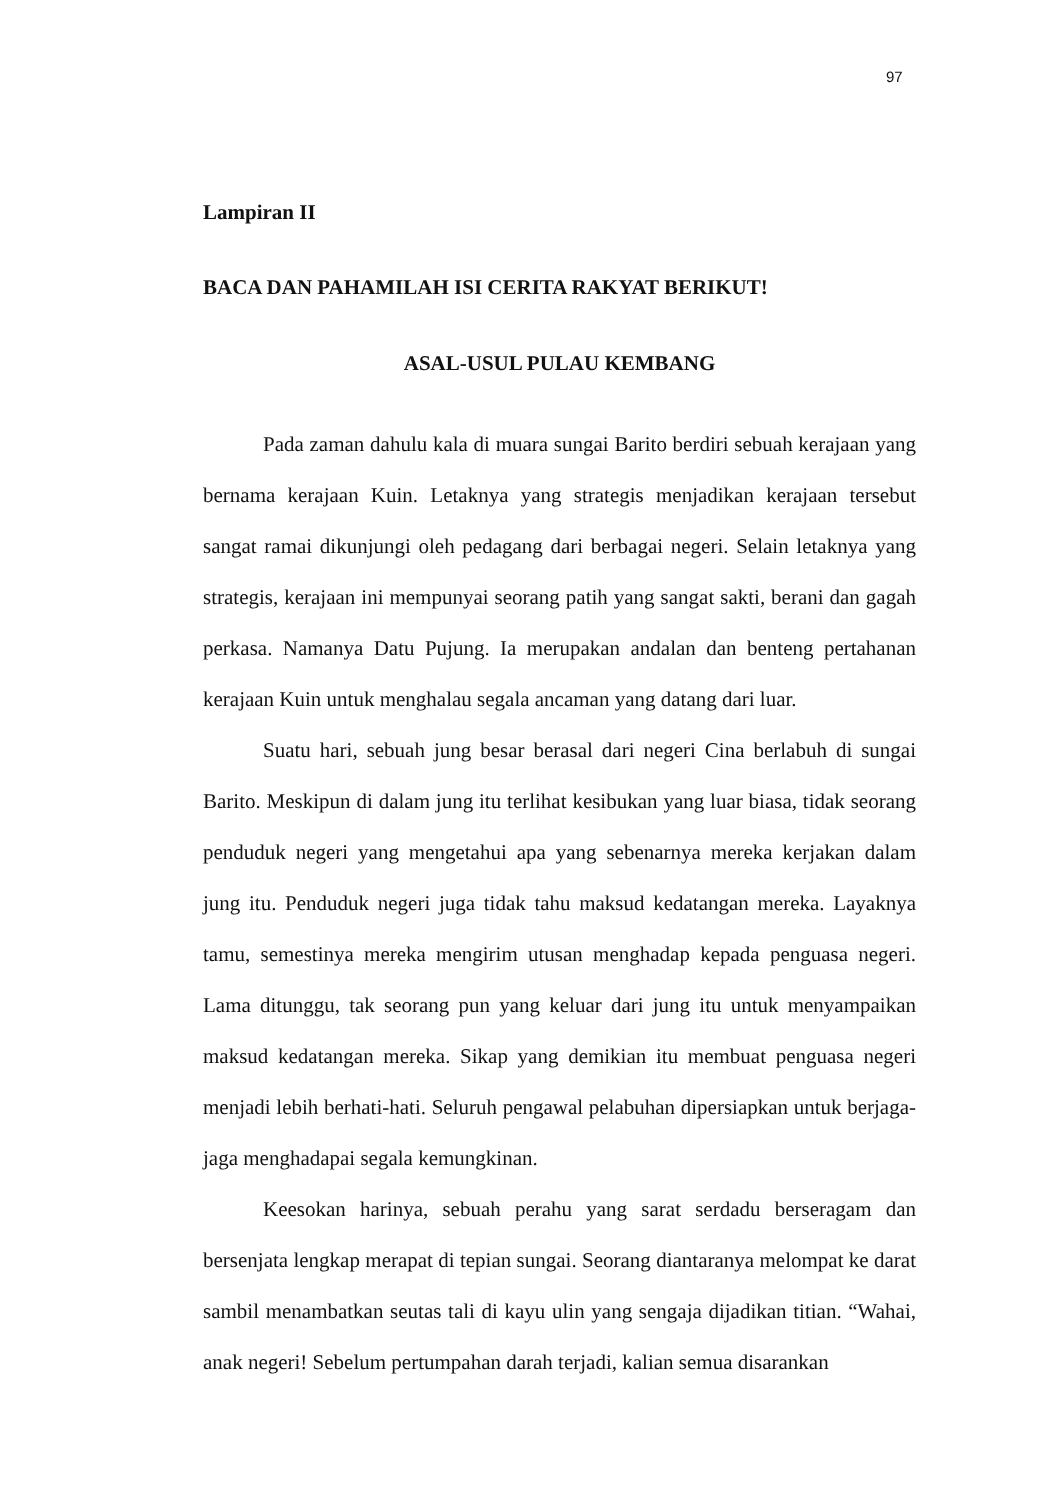97
Lampiran II
BACA DAN PAHAMILAH ISI CERITA RAKYAT BERIKUT!
ASAL-USUL PULAU KEMBANG
Pada zaman dahulu kala di muara sungai Barito berdiri sebuah kerajaan yang bernama kerajaan Kuin. Letaknya yang strategis menjadikan kerajaan tersebut sangat ramai dikunjungi oleh pedagang dari berbagai negeri. Selain letaknya yang strategis, kerajaan ini mempunyai seorang patih yang sangat sakti, berani dan gagah perkasa. Namanya Datu Pujung. Ia merupakan andalan dan benteng pertahanan kerajaan Kuin untuk menghalau segala ancaman yang datang dari luar.
Suatu hari, sebuah jung besar berasal dari negeri Cina berlabuh di sungai Barito. Meskipun di dalam jung itu terlihat kesibukan yang luar biasa, tidak seorang penduduk negeri yang mengetahui apa yang sebenarnya mereka kerjakan dalam jung itu. Penduduk negeri juga tidak tahu maksud kedatangan mereka. Layaknya tamu, semestinya mereka mengirim utusan menghadap kepada penguasa negeri. Lama ditunggu, tak seorang pun yang keluar dari jung itu untuk menyampaikan maksud kedatangan mereka. Sikap yang demikian itu membuat penguasa negeri menjadi lebih berhati-hati. Seluruh pengawal pelabuhan dipersiapkan untuk berjaga-jaga menghadapai segala kemungkinan.
Keesokan harinya, sebuah perahu yang sarat serdadu berseragam dan bersenjata lengkap merapat di tepian sungai. Seorang diantaranya melompat ke darat sambil menambatkan seutas tali di kayu ulin yang sengaja dijadikan titian. “Wahai, anak negeri! Sebelum pertumpahan darah terjadi, kalian semua disarankan